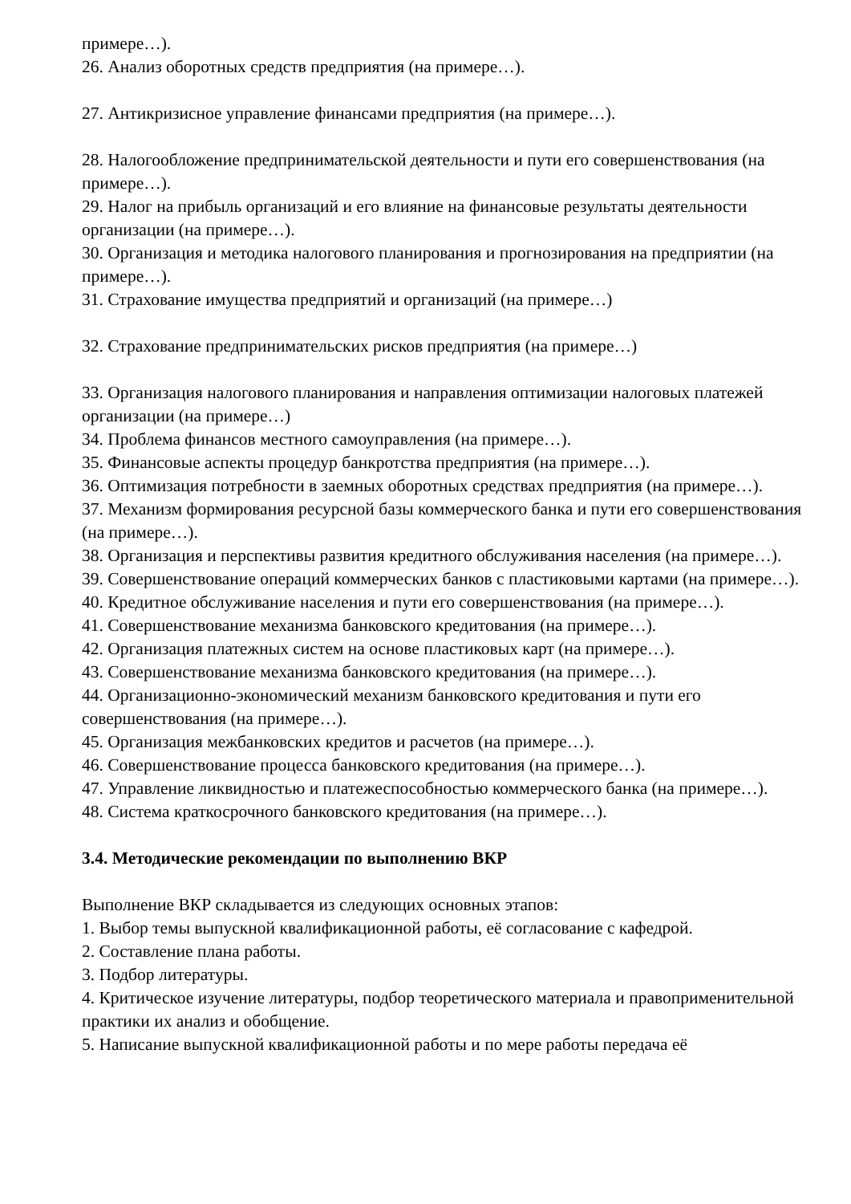примере…).
26. Анализ оборотных средств предприятия (на примере…).
27. Антикризисное управление финансами предприятия (на примере…).
28. Налогообложение предпринимательской деятельности и пути его совершенствования (на примере…).
29. Налог на прибыль организаций и его влияние на финансовые результаты деятельности организации (на примере…).
30. Организация и методика налогового планирования и прогнозирования на предприятии (на примере…).
31. Страхование имущества предприятий и организаций (на примере…)
32. Страхование предпринимательских рисков предприятия (на примере…)
33. Организация налогового планирования и направления оптимизации налоговых платежей организации (на примере…)
34. Проблема финансов местного самоуправления (на примере…).
35. Финансовые аспекты процедур банкротства предприятия (на примере…).
36. Оптимизация потребности в заемных оборотных средствах предприятия (на примере…).
37. Механизм формирования ресурсной базы коммерческого банка и пути его совершенствования (на примере…).
38. Организация и перспективы развития кредитного обслуживания населения (на примере…).
39. Совершенствование операций коммерческих банков с пластиковыми картами (на примере…).
40. Кредитное обслуживание населения и пути его совершенствования (на примере…).
41. Совершенствование механизма банковского кредитования (на примере…).
42. Организация платежных систем на основе пластиковых карт (на примере…).
43. Совершенствование механизма банковского кредитования (на примере…).
44. Организационно-экономический механизм банковского кредитования и пути его совершенствования (на примере…).
45. Организация межбанковских кредитов и расчетов (на примере…).
46. Совершенствование процесса банковского кредитования (на примере…).
47. Управление ликвидностью и платежеспособностью коммерческого банка (на примере…).
48. Система краткосрочного банковского кредитования (на примере…).
3.4. Методические рекомендации по выполнению ВКР
Выполнение ВКР складывается из следующих основных этапов:
1. Выбор темы выпускной квалификационной работы, её согласование с кафедрой.
2. Составление плана работы.
3. Подбор литературы.
4. Критическое изучение литературы, подбор теоретического материала и правоприменительной практики их анализ и обобщение.
5. Написание выпускной квалификационной работы и по мере работы передача её